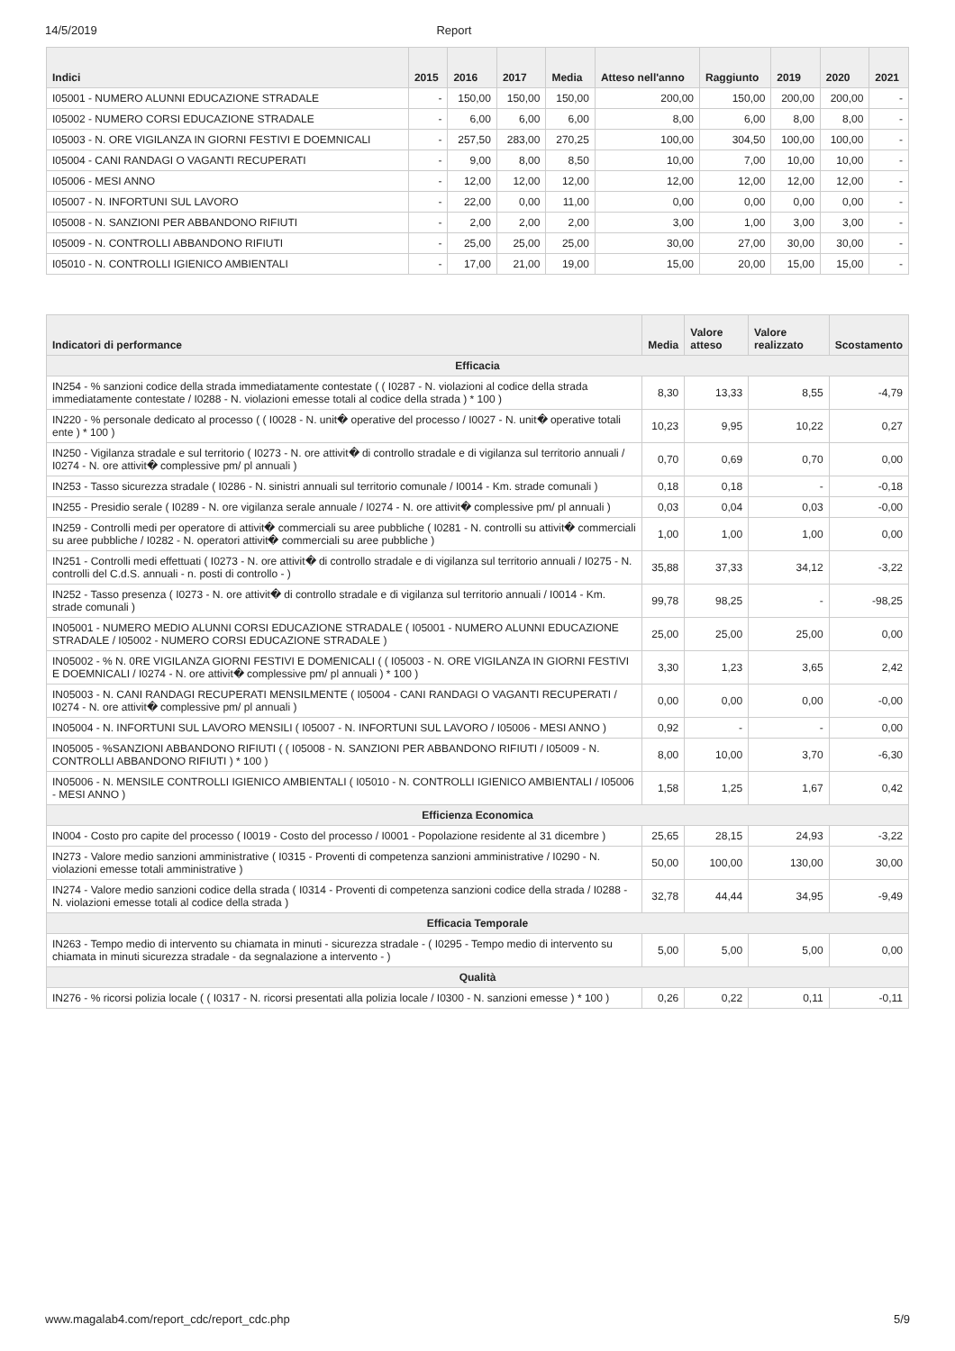14/5/2019 Report
| Indici | 2015 | 2016 | 2017 | Media | Atteso nell'anno | Raggiunto | 2019 | 2020 | 2021 |
| --- | --- | --- | --- | --- | --- | --- | --- | --- | --- |
| I05001 - NUMERO ALUNNI EDUCAZIONE STRADALE | - | 150,00 | 150,00 | 150,00 | 200,00 | 150,00 | 200,00 | 200,00 | - |
| I05002 - NUMERO CORSI EDUCAZIONE STRADALE | - | 6,00 | 6,00 | 6,00 | 8,00 | 6,00 | 8,00 | 8,00 | - |
| I05003 - N. ORE VIGILANZA IN GIORNI FESTIVI E DOEMNICALI | - | 257,50 | 283,00 | 270,25 | 100,00 | 304,50 | 100,00 | 100,00 | - |
| I05004 - CANI RANDAGI O VAGANTI RECUPERATI | - | 9,00 | 8,00 | 8,50 | 10,00 | 7,00 | 10,00 | 10,00 | - |
| I05006 - MESI ANNO | - | 12,00 | 12,00 | 12,00 | 12,00 | 12,00 | 12,00 | 12,00 | - |
| I05007 - N. INFORTUNI SUL LAVORO | - | 22,00 | 0,00 | 11,00 | 0,00 | 0,00 | 0,00 | 0,00 | - |
| I05008 - N. SANZIONI PER ABBANDONO RIFIUTI | - | 2,00 | 2,00 | 2,00 | 3,00 | 1,00 | 3,00 | 3,00 | - |
| I05009 - N. CONTROLLI ABBANDONO RIFIUTI | - | 25,00 | 25,00 | 25,00 | 30,00 | 27,00 | 30,00 | 30,00 | - |
| I05010 - N. CONTROLLI IGIENICO AMBIENTALI | - | 17,00 | 21,00 | 19,00 | 15,00 | 20,00 | 15,00 | 15,00 | - |
| Indicatori di performance | Media | Valore atteso | Valore realizzato | Scostamento |
| --- | --- | --- | --- | --- |
| Efficacia | | | | |
| IN254 - % sanzioni codice della strada immediatamente contestate ( ( I0287 - N. violazioni al codice della strada immediatamente contestate / I0288 - N. violazioni emesse totali al codice della strada ) * 100 ) | 8,30 | 13,33 | 8,55 | -4,79 |
| IN220 - % personale dedicato al processo ( ( I0028 - N. unit� operative del processo / I0027 - N. unit� operative totali ente ) * 100 ) | 10,23 | 9,95 | 10,22 | 0,27 |
| IN250 - Vigilanza stradale e sul territorio ( I0273 - N. ore attivit� di controllo stradale e di vigilanza sul territorio annuali / I0274 - N. ore attivit� complessive pm/ pl annuali ) | 0,70 | 0,69 | 0,70 | 0,00 |
| IN253 - Tasso sicurezza stradale ( I0286 - N. sinistri annuali sul territorio comunale / I0014 - Km. strade comunali ) | 0,18 | 0,18 | - | -0,18 |
| IN255 - Presidio serale ( I0289 - N. ore vigilanza serale annuale / I0274 - N. ore attivit� complessive pm/ pl annuali ) | 0,03 | 0,04 | 0,03 | -0,00 |
| IN259 - Controlli medi per operatore di attivit� commerciali su aree pubbliche ( I0281 - N. controlli su attivit� commerciali su aree pubbliche / I0282 - N. operatori attivit� commerciali su aree pubbliche ) | 1,00 | 1,00 | 1,00 | 0,00 |
| IN251 - Controlli medi effettuati ( I0273 - N. ore attivit� di controllo stradale e di vigilanza sul territorio annuali / I0275 - N. controlli del C.d.S. annuali - n. posti di controllo - ) | 35,88 | 37,33 | 34,12 | -3,22 |
| IN252 - Tasso presenza ( I0273 - N. ore attivit� di controllo stradale e di vigilanza sul territorio annuali / I0014 - Km. strade comunali ) | 99,78 | 98,25 | - | -98,25 |
| IN05001 - NUMERO MEDIO ALUNNI CORSI EDUCAZIONE STRADALE ( I05001 - NUMERO ALUNNI EDUCAZIONE STRADALE / I05002 - NUMERO CORSI EDUCAZIONE STRADALE ) | 25,00 | 25,00 | 25,00 | 0,00 |
| IN05002 - % N. 0RE VIGILANZA GIORNI FESTIVI E DOMENICALI ( ( I05003 - N. ORE VIGILANZA IN GIORNI FESTIVI E DOEMNICALI / I0274 - N. ore attivit� complessive pm/ pl annuali ) * 100 ) | 3,30 | 1,23 | 3,65 | 2,42 |
| IN05003 - N. CANI RANDAGI RECUPERATI MENSILMENTE ( I05004 - CANI RANDAGI O VAGANTI RECUPERATI / I0274 - N. ore attivit� complessive pm/ pl annuali ) | 0,00 | 0,00 | 0,00 | -0,00 |
| IN05004 - N. INFORTUNI SUL LAVORO MENSILI ( I05007 - N. INFORTUNI SUL LAVORO / I05006 - MESI ANNO ) | 0,92 | - | - | 0,00 |
| IN05005 - %SANZIONI ABBANDONO RIFIUTI ( ( I05008 - N. SANZIONI PER ABBANDONO RIFIUTI / I05009 - N. CONTROLLI ABBANDONO RIFIUTI ) * 100 ) | 8,00 | 10,00 | 3,70 | -6,30 |
| IN05006 - N. MENSILE CONTROLLI IGIENICO AMBIENTALI ( I05010 - N. CONTROLLI IGIENICO AMBIENTALI / I05006 - MESI ANNO ) | 1,58 | 1,25 | 1,67 | 0,42 |
| Efficienza Economica | | | | |
| IN004 - Costo pro capite del processo ( I0019 - Costo del processo / I0001 - Popolazione residente al 31 dicembre ) | 25,65 | 28,15 | 24,93 | -3,22 |
| IN273 - Valore medio sanzioni amministrative ( I0315 - Proventi di competenza sanzioni amministrative / I0290 - N. violazioni emesse totali amministrative ) | 50,00 | 100,00 | 130,00 | 30,00 |
| IN274 - Valore medio sanzioni codice della strada ( I0314 - Proventi di competenza sanzioni codice della strada / I0288 - N. violazioni emesse totali al codice della strada ) | 32,78 | 44,44 | 34,95 | -9,49 |
| Efficacia Temporale | | | | |
| IN263 - Tempo medio di intervento su chiamata in minuti - sicurezza stradale - ( I0295 - Tempo medio di intervento su chiamata in minuti sicurezza stradale - da segnalazione a intervento - ) | 5,00 | 5,00 | 5,00 | 0,00 |
| Qualità | | | | |
| IN276 - % ricorsi polizia locale ( ( I0317 - N. ricorsi presentati alla polizia locale / I0300 - N. sanzioni emesse ) * 100 ) | 0,26 | 0,22 | 0,11 | -0,11 |
www.magalab4.com/report_cdc/report_cdc.php 5/9